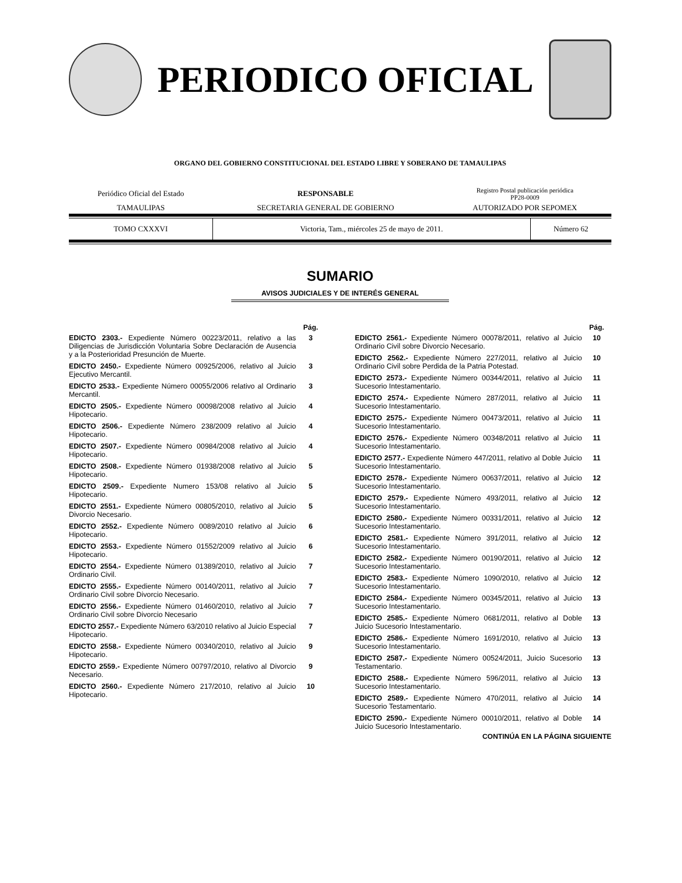PERIODICO OFICIAL
ORGANO DEL GOBIERNO CONSTITUCIONAL DEL ESTADO LIBRE Y SOBERANO DE TAMAULIPAS
| Periódico Oficial del Estado | RESPONSABLE | Registro Postal publicación periódica PP28-0009 |
| TAMAULIPAS | SECRETARIA GENERAL DE GOBIERNO | AUTORIZADO POR SEPOMEX |
| TOMO CXXXVI | Victoria, Tam., miércoles 25 de mayo de 2011. | Número 62 |
SUMARIO
AVISOS JUDICIALES Y DE INTERÉS GENERAL
| | Pág. |
| --- | --- |
| EDICTO 2303.- Expediente Número 00223/2011, relativo a las Diligencias de Jurisdicción Voluntaria Sobre Declaración de Ausencia y a la Posterioridad Presunción de Muerte. | 3 |
| EDICTO 2450.- Expediente Número 00925/2006, relativo al Juicio Ejecutivo Mercantil. | 3 |
| EDICTO 2533.- Expediente Número 00055/2006 relativo al Ordinario Mercantil. | 3 |
| EDICTO 2505.- Expediente Número 00098/2008 relativo al Juicio Hipotecario. | 4 |
| EDICTO 2506.- Expediente Número 238/2009 relativo al Juicio Hipotecario. | 4 |
| EDICTO 2507.- Expediente Número 00984/2008 relativo al Juicio Hipotecario. | 4 |
| EDICTO 2508.- Expediente Número 01938/2008 relativo al Juicio Hipotecario. | 5 |
| EDICTO 2509.- Expediente Numero 153/08 relativo al Juicio Hipotecario. | 5 |
| EDICTO 2551.- Expediente Número 00805/2010, relativo al Juicio Divorcio Necesario. | 5 |
| EDICTO 2552.- Expediente Número 0089/2010 relativo al Juicio Hipotecario. | 6 |
| EDICTO 2553.- Expediente Número 01552/2009 relativo al Juicio Hipotecario. | 6 |
| EDICTO 2554.- Expediente Número 01389/2010, relativo al Juicio Ordinario Civil. | 7 |
| EDICTO 2555.- Expediente Número 00140/2011, relativo al Juicio Ordinario Civil sobre Divorcio Necesario. | 7 |
| EDICTO 2556.- Expediente Número 01460/2010, relativo al Juicio Ordinario Civil sobre Divorcio Necesario | 7 |
| EDICTO 2557.- Expediente Número 63/2010 relativo al Juicio Especial Hipotecario. | 7 |
| EDICTO 2558.- Expediente Número 00340/2010, relativo al Juicio Hipotecario. | 9 |
| EDICTO 2559.- Expediente Número 00797/2010, relativo al Divorcio Necesario. | 9 |
| EDICTO 2560.- Expediente Número 217/2010, relativo al Juicio Hipotecario. | 10 |
| | Pág. |
| --- | --- |
| EDICTO 2561.- Expediente Número 00078/2011, relativo al Juicio Ordinario Civil sobre Divorcio Necesario. | 10 |
| EDICTO 2562.- Expediente Número 227/2011, relativo al Juicio Ordinario Civil sobre Perdida de la Patria Potestad. | 10 |
| EDICTO 2573.- Expediente Número 00344/2011, relativo al Juicio Sucesorio Intestamentario. | 11 |
| EDICTO 2574.- Expediente Número 287/2011, relativo al Juicio Sucesorio Intestamentario. | 11 |
| EDICTO 2575.- Expediente Número 00473/2011, relativo al Juicio Sucesorio Intestamentario. | 11 |
| EDICTO 2576.- Expediente Número 00348/2011 relativo al Juicio Sucesorio Intestamentario. | 11 |
| EDICTO 2577.- Expediente Número 447/2011, relativo al Doble Juicio Sucesorio Intestamentario. | 11 |
| EDICTO 2578.- Expediente Número 00637/2011, relativo al Juicio Sucesorio Intestamentario. | 12 |
| EDICTO 2579.- Expediente Número 493/2011, relativo al Juicio Sucesorio Intestamentario. | 12 |
| EDICTO 2580.- Expediente Número 00331/2011, relativo al Juicio Sucesorio Intestamentario. | 12 |
| EDICTO 2581.- Expediente Número 391/2011, relativo al Juicio Sucesorio Intestamentario. | 12 |
| EDICTO 2582.- Expediente Número 00190/2011, relativo al Juicio Sucesorio Intestamentario. | 12 |
| EDICTO 2583.- Expediente Número 1090/2010, relativo al Juicio Sucesorio Intestamentario. | 12 |
| EDICTO 2584.- Expediente Número 00345/2011, relativo al Juicio Sucesorio Intestamentario. | 13 |
| EDICTO 2585.- Expediente Número 0681/2011, relativo al Doble Juicio Sucesorio Intestamentario. | 13 |
| EDICTO 2586.- Expediente Número 1691/2010, relativo al Juicio Sucesorio Intestamentario. | 13 |
| EDICTO 2587.- Expediente Número 00524/2011, Juicio Sucesorio Testamentario. | 13 |
| EDICTO 2588.- Expediente Número 596/2011, relativo al Juicio Sucesorio Intestamentario. | 13 |
| EDICTO 2589.- Expediente Número 470/2011, relativo al Juicio Sucesorio Testamentario. | 14 |
| EDICTO 2590.- Expediente Número 00010/2011, relativo al Doble Juicio Sucesorio Intestamentario. | 14 |
CONTINÚA EN LA PÁGINA SIGUIENTE